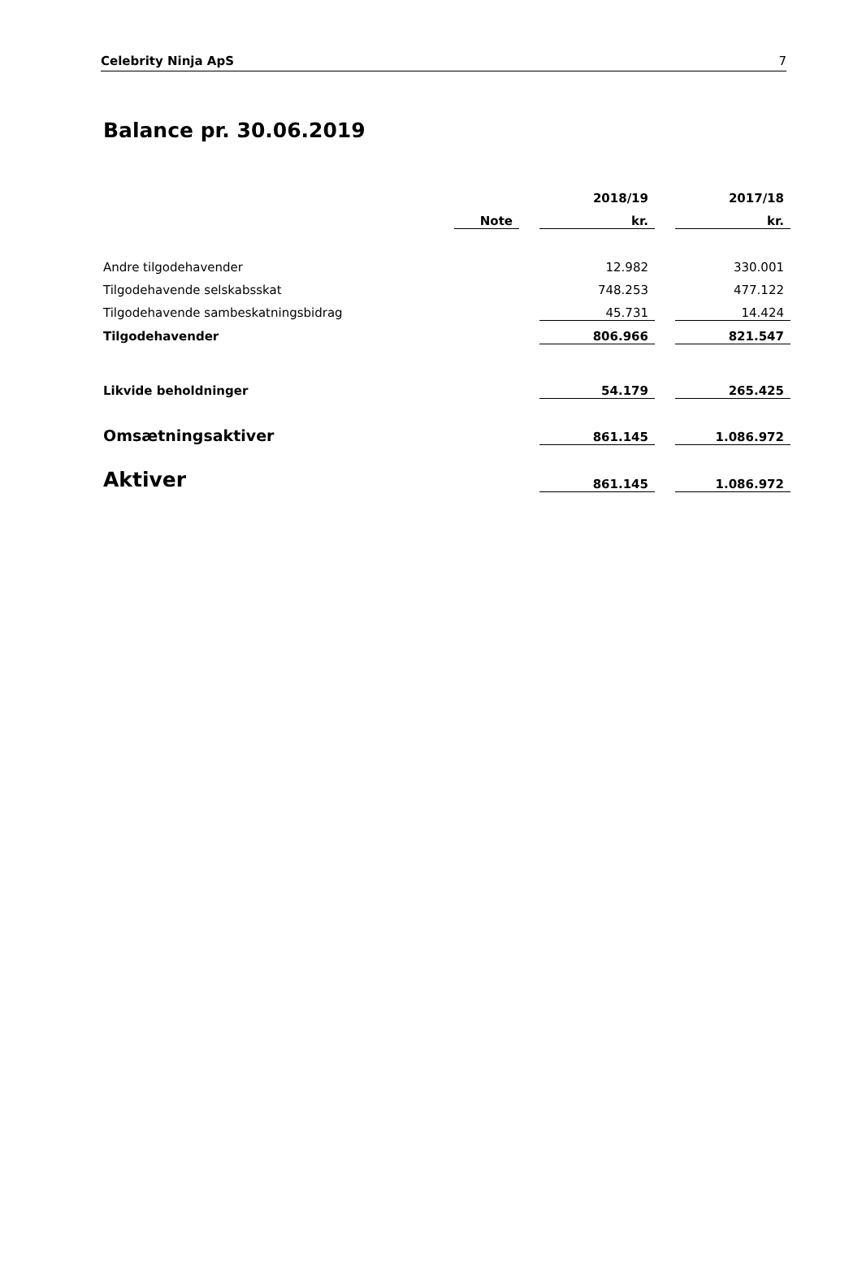Celebrity Ninja ApS 7
Balance pr. 30.06.2019
| | | | 2018/19 | | 2017/18 |
| --- | --- | --- | --- | --- | --- |
| | Note | | kr. | | kr. |
| Andre tilgodehavender | | | 12.982 | | 330.001 |
| Tilgodehavende selskabsskat | | | 748.253 | | 477.122 |
| Tilgodehavende sambeskatningsbidrag | | | 45.731 | | 14.424 |
| Tilgodehavender | | | 806.966 | | 821.547 |
| Likvide beholdninger | | | 54.179 | | 265.425 |
| Omsætningsaktiver | | | 861.145 | | 1.086.972 |
| Aktiver | | | 861.145 | | 1.086.972 |